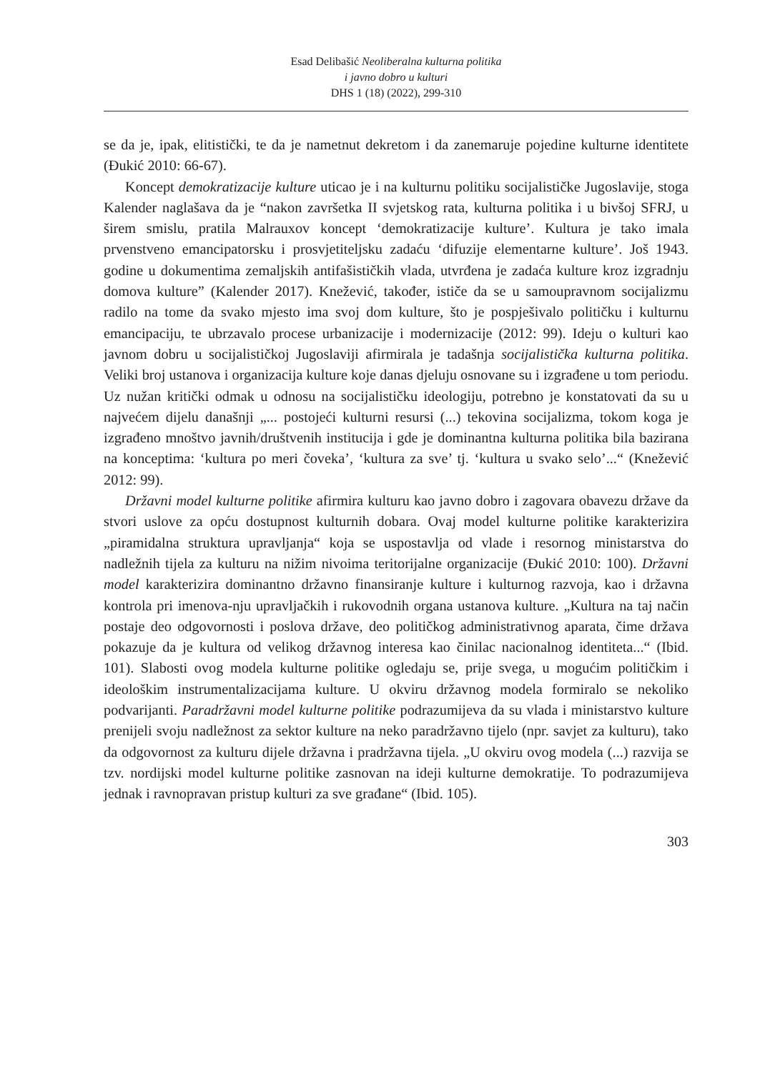Esad Delibašić Neoliberalna kulturna politika
i javno dobro u kulturi
DHS 1 (18) (2022), 299-310
se da je, ipak, elitistički, te da je nametnut dekretom i da zanemaruje pojedine kulturne identitete (Đukić 2010: 66-67).
Koncept demokratizacije kulture uticao je i na kulturnu politiku socijalističke Jugoslavije, stoga Kalender naglašava da je “nakon završetka II svjetskog rata, kulturna politika i u bivšoj SFRJ, u širem smislu, pratila Malrauxov koncept ‘demokratizacije kulture’. Kultura je tako imala prvenstveno emancipatorsku i prosvjetiteljsku zadaću ‘difuzije elementarne kulture’. Još 1943. godine u dokumentima zemaljskih antifašističkih vlada, utvrđena je zadaća kulture kroz izgradnju domova kulture” (Kalender 2017). Knežević, također, ističe da se u samoupravnom socijalizmu radilo na tome da svako mjesto ima svoj dom kulture, što je pospješivalo političku i kulturnu emancipaciju, te ubrzavalo procese urbanizacije i modernizacije (2012: 99). Ideju o kulturi kao javnom dobru u socijalističkoj Jugoslaviji afirmirala je tadašnja socijalistička kulturna politika. Veliki broj ustanova i organizacija kulture koje danas djeluju osnovane su i izgrađene u tom periodu. Uz nužan kritički odmak u odnosu na socijalističku ideologiju, potrebno je konstatovati da su u najvećem dijelu današnji „... postojeći kulturni resursi (...) tekovina socijalizma, tokom koga je izgrađeno mnoštvo javnih/društvenih institucija i gde je dominantna kulturna politika bila bazirana na konceptima: ‘kultura po meri čoveka’, ‘kultura za sve’ tj. ‘kultura u svako selo’...“ (Knežević 2012: 99).
Državni model kulturne politike afirmira kulturu kao javno dobro i zagovara obavezu države da stvori uslove za opću dostupnost kulturnih dobara. Ovaj model kulturne politike karakterizira „piramidalna struktura upravljanja“ koja se uspostavlja od vlade i resornog ministarstva do nadležnih tijela za kulturu na nižim nivoima teritorijalne organizacije (Đukić 2010: 100). Državni model karakterizira dominantno državno finansiranje kulture i kulturnog razvoja, kao i državna kontrola pri imenova-nju upravljačkih i rukovodnih organa ustanova kulture. „Kultura na taj način postaje deo odgovornosti i poslova države, deo političkog administrativnog aparata, čime država pokazuje da je kultura od velikog državnog interesa kao činilac nacionalnog identiteta...“ (Ibid. 101). Slabosti ovog modela kulturne politike ogledaju se, prije svega, u mogućim političkim i ideološkim instrumentalizacijama kulture. U okviru državnog modela formiralo se nekoliko podvarijanti. Paradržavni model kulturne politike podrazumijeva da su vlada i ministarstvo kulture prenijeli svoju nadležnost za sektor kulture na neko paradržavno tijelo (npr. savjet za kulturu), tako da odgovornost za kulturu dijele državna i pradržavna tijela. „U okviru ovog modela (...) razvija se tzv. nordijski model kulturne politike zasnovan na ideji kulturne demokratije. To podrazumijeva jednak i ravnopravan pristup kulturi za sve građane“ (Ibid. 105).
303